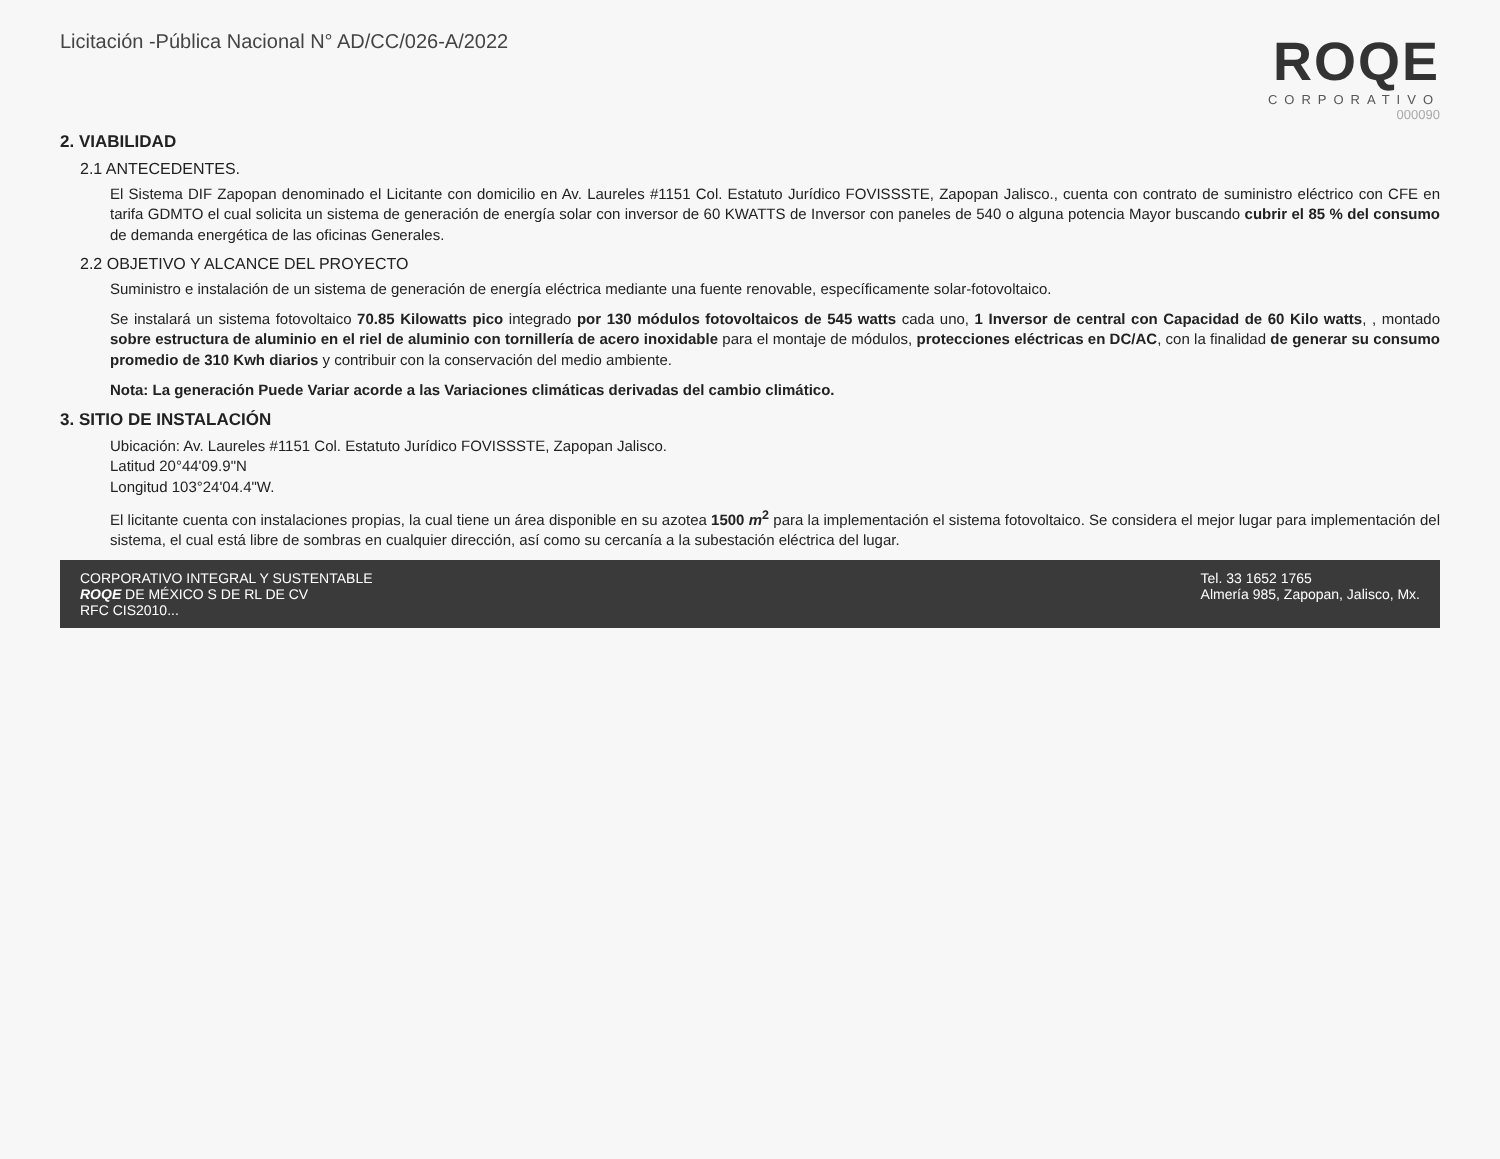Licitación -Pública Nacional N° AD/CC/026-A/2022
ROQE
CORPORATIVO
000090
2. VIABILIDAD
2.1 ANTECEDENTES.
El Sistema DIF Zapopan denominado el Licitante con domicilio en Av. Laureles #1151 Col. Estatuto Jurídico FOVISSSTE, Zapopan Jalisco., cuenta con contrato de suministro eléctrico con CFE en tarifa GDMTO el cual solicita un sistema de generación de energía solar con inversor de 60 KWATTS de Inversor con paneles de 540 o alguna potencia Mayor buscando cubrir el 85 % del consumo de demanda energética de las oficinas Generales.
2.2 OBJETIVO Y ALCANCE DEL PROYECTO
Suministro e instalación de un sistema de generación de energía eléctrica mediante una fuente renovable, específicamente solar-fotovoltaico.
Se instalará un sistema fotovoltaico 70.85 Kilowatts pico integrado por 130 módulos fotovoltaicos de 545 watts cada uno, 1 Inversor de central con Capacidad de 60 Kilo watts, , montado sobre estructura de aluminio en el riel de aluminio con tornillería de acero inoxidable para el montaje de módulos, protecciones eléctricas en DC/AC, con la finalidad de generar su consumo promedio de 310 Kwh diarios y contribuir con la conservación del medio ambiente.
Nota: La generación Puede Variar acorde a las Variaciones climáticas derivadas del cambio climático.
3. SITIO DE INSTALACIÓN
Ubicación: Av. Laureles #1151 Col. Estatuto Jurídico FOVISSSTE, Zapopan Jalisco.
Latitud 20°44'09.9"N
Longitud 103°24'04.4"W.
El licitante cuenta con instalaciones propias, la cual tiene un área disponible en su azotea 1500 m<sup>2</sup> para la implementación el sistema fotovoltaico. Se considera el mejor lugar para implementación del sistema, el cual está libre de sombras en cualquier dirección, así como su cercanía a la subestación eléctrica del lugar.
CORPORATIVO INTEGRAL Y SUSTENTABLE
ROQE DE MÉXICO S DE RL DE CV
RFC CIS2010...
Tel. 33 1652 1765
Almería 985, Zapopan, Jalisco, Mx.